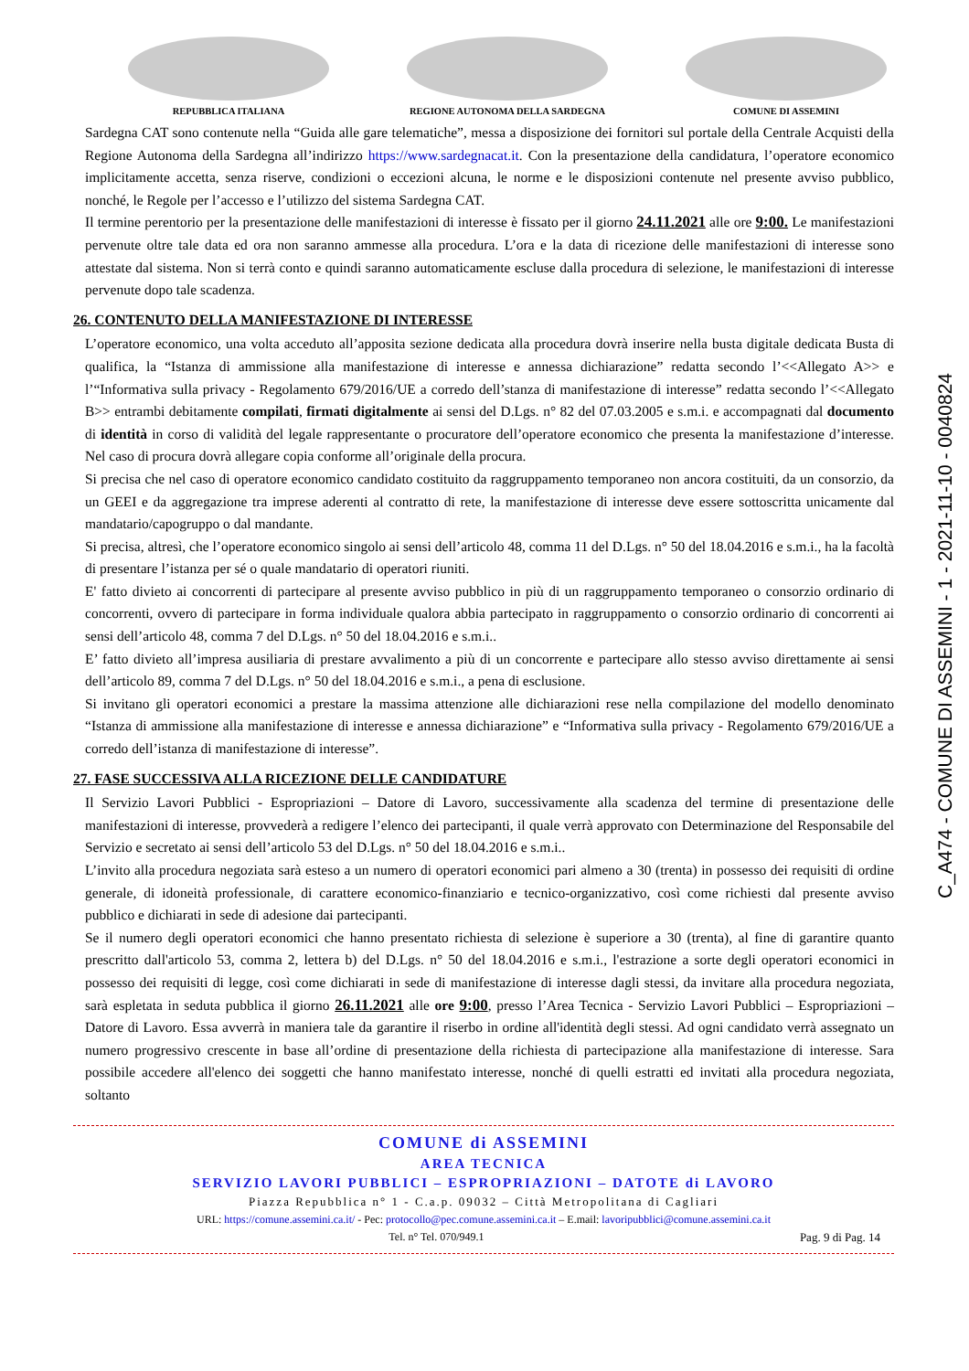REPUBBLICA ITALIANA REGIONE AUTONOMA DELLA SARDEGNA COMUNE DI ASSEMINI
Sardegna CAT sono contenute nella “Guida alle gare telematiche”, messa a disposizione dei fornitori sul portale della Centrale Acquisti della Regione Autonoma della Sardegna all’indirizzo https://www.sardegnacat.it. Con la presentazione della candidatura, l’operatore economico implicitamente accetta, senza riserve, condizioni o eccezioni alcuna, le norme e le disposizioni contenute nel presente avviso pubblico, nonché, le Regole per l’accesso e l’utilizzo del sistema Sardegna CAT.
Il termine perentorio per la presentazione delle manifestazioni di interesse è fissato per il giorno 24.11.2021 alle ore 9:00. Le manifestazioni pervenute oltre tale data ed ora non saranno ammesse alla procedura. L’ora e la data di ricezione delle manifestazioni di interesse sono attestate dal sistema. Non si terrà conto e quindi saranno automaticamente escluse dalla procedura di selezione, le manifestazioni di interesse pervenute dopo tale scadenza.
26. CONTENUTO DELLA MANIFESTAZIONE DI INTERESSE
L’operatore economico, una volta acceduto all’apposita sezione dedicata alla procedura dovrà inserire nella busta digitale dedicata Busta di qualifica, la “Istanza di ammissione alla manifestazione di interesse e annessa dichiarazione” redatta secondo l’<<Allegato A>> e l’“Informativa sulla privacy - Regolamento 679/2016/UE a corredo dell’stanza di manifestazione di interesse” redatta secondo l’<<Allegato B>> entrambi debitamente compilati, firmati digitalmente ai sensi del D.Lgs. n° 82 del 07.03.2005 e s.m.i. e accompagnati dal documento di identità in corso di validità del legale rappresentante o procuratore dell’operatore economico che presenta la manifestazione d’interesse. Nel caso di procura dovrà allegare copia conforme all’originale della procura.
Si precisa che nel caso di operatore economico candidato costituito da raggruppamento temporaneo non ancora costituiti, da un consorzio, da un GEEI e da aggregazione tra imprese aderenti al contratto di rete, la manifestazione di interesse deve essere sottoscritta unicamente dal mandatario/capogruppo o dal mandante.
Si precisa, altresì, che l’operatore economico singolo ai sensi dell’articolo 48, comma 11 del D.Lgs. n° 50 del 18.04.2016 e s.m.i., ha la facoltà di presentare l’istanza per sé o quale mandatario di operatori riuniti.
E' fatto divieto ai concorrenti di partecipare al presente avviso pubblico in più di un raggruppamento temporaneo o consorzio ordinario di concorrenti, ovvero di partecipare in forma individuale qualora abbia partecipato in raggruppamento o consorzio ordinario di concorrenti ai sensi dell’articolo 48, comma 7 del D.Lgs. n° 50 del 18.04.2016 e s.m.i..
E’ fatto divieto all’impresa ausiliaria di prestare avvalimento a più di un concorrente e partecipare allo stesso avviso direttamente ai sensi dell’articolo 89, comma 7 del D.Lgs. n° 50 del 18.04.2016 e s.m.i., a pena di esclusione.
Si invitano gli operatori economici a prestare la massima attenzione alle dichiarazioni rese nella compilazione del modello denominato “Istanza di ammissione alla manifestazione di interesse e annessa dichiarazione” e “Informativa sulla privacy - Regolamento 679/2016/UE a corredo dell’istanza di manifestazione di interesse”.
27. FASE SUCCESSIVA ALLA RICEZIONE DELLE CANDIDATURE
Il Servizio Lavori Pubblici - Espropriazioni – Datore di Lavoro, successivamente alla scadenza del termine di presentazione delle manifestazioni di interesse, provvederà a redigere l’elenco dei partecipanti, il quale verrà approvato con Determinazione del Responsabile del Servizio e secretato ai sensi dell’articolo 53 del D.Lgs. n° 50 del 18.04.2016 e s.m.i..
L’invito alla procedura negoziata sarà esteso a un numero di operatori economici pari almeno a 30 (trenta) in possesso dei requisiti di ordine generale, di idoneità professionale, di carattere economico-finanziario e tecnico-organizzativo, così come richiesti dal presente avviso pubblico e dichiarati in sede di adesione dai partecipanti.
Se il numero degli operatori economici che hanno presentato richiesta di selezione è superiore a 30 (trenta), al fine di garantire quanto prescritto dall'articolo 53, comma 2, lettera b) del D.Lgs. n° 50 del 18.04.2016 e s.m.i., l'estrazione a sorte degli operatori economici in possesso dei requisiti di legge, così come dichiarati in sede di manifestazione di interesse dagli stessi, da invitare alla procedura negoziata, sarà espletata in seduta pubblica il giorno 26.11.2021 alle ore 9:00, presso l’Area Tecnica - Servizio Lavori Pubblici – Espropriazioni – Datore di Lavoro. Essa avverrà in maniera tale da garantire il riserbo in ordine all'identità degli stessi. Ad ogni candidato verrà assegnato un numero progressivo crescente in base all’ordine di presentazione della richiesta di partecipazione alla manifestazione di interesse. Sara possibile accedere all'elenco dei soggetti che hanno manifestato interesse, nonché di quelli estratti ed invitati alla procedura negoziata, soltanto
COMUNE di ASSEMINI
AREA TECNICA
SERVIZIO LAVORI PUBBLICI – ESPROPRIAZIONI – DATOTE di LAVORO
Piazza Repubblica n° 1 - C.a.p. 09032 – Città Metropolitana di Cagliari
URL: https://comune.assemini.ca.it/ - Pec: protocollo@pec.comune.assemini.ca.it – E.mail: lavoripubblici@comune.assemini.ca.it
Tel. n° Tel. 070/949.1 Pag. 9 di Pag. 14
C_A474 - COMUNE DI ASSEMINI - 1 - 2021-11-10 - 0040824